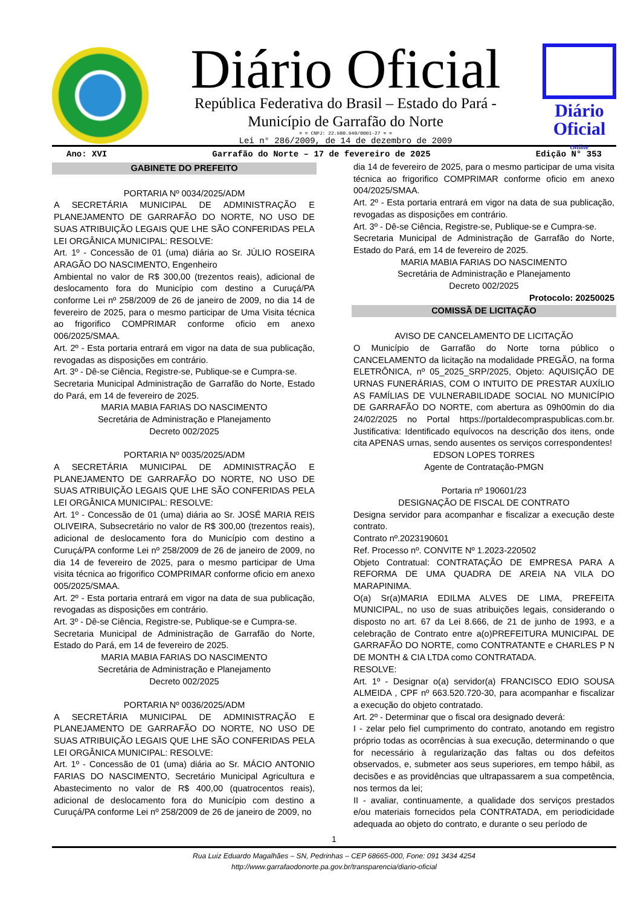Diário Oficial
República Federativa do Brasil – Estado do Pará -
Município de Garrafão do Norte
= = CNPJ: 22.980.940/0001-27 = =
Lei n° 286/2009, de 14 de dezembro de 2009
Diário Oficial
Online
Ano: XVI Garrafão do Norte – 17 de fevereiro de 2025 Edição N° 353
GABINETE DO PREFEITO
PORTARIA Nº 0034/2025/ADM
A SECRETÁRIA MUNICIPAL DE ADMINISTRAÇÃO E PLANEJAMENTO DE GARRAFÃO DO NORTE, NO USO DE SUAS ATRIBUIÇÃO LEGAIS QUE LHE SÃO CONFERIDAS PELA LEI ORGÂNICA MUNICIPAL: RESOLVE:
Art. 1º - Concessão de 01 (uma) diária ao Sr. JÚLIO ROSEIRA ARAGÃO DO NASCIMENTO, Engenheiro
Ambiental no valor de R$ 300,00 (trezentos reais), adicional de deslocamento fora do Município com destino a Curuçá/PA conforme Lei nº 258/2009 de 26 de janeiro de 2009, no dia 14 de fevereiro de 2025, para o mesmo participar de Uma Visita técnica ao frigorifico COMPRIMAR conforme oficio em anexo 006/2025/SMAA.
Art. 2º - Esta portaria entrará em vigor na data de sua publicação, revogadas as disposições em contrário.
Art. 3º - Dê-se Ciência, Registre-se, Publique-se e Cumpra-se.
Secretaria Municipal Administração de Garrafão do Norte, Estado do Pará, em 14 de fevereiro de 2025.
MARIA MABIA FARIAS DO NASCIMENTO
Secretária de Administração e Planejamento
Decreto 002/2025
PORTARIA Nº 0035/2025/ADM
A SECRETÁRIA MUNICIPAL DE ADMINISTRAÇÃO E PLANEJAMENTO DE GARRAFÃO DO NORTE, NO USO DE SUAS ATRIBUIÇÃO LEGAIS QUE LHE SÃO CONFERIDAS PELA LEI ORGÂNICA MUNICIPAL: RESOLVE:
Art. 1º - Concessão de 01 (uma) diária ao Sr. JOSÉ MARIA REIS OLIVEIRA, Subsecretário no valor de R$ 300,00 (trezentos reais), adicional de deslocamento fora do Município com destino a Curuçá/PA conforme Lei nº 258/2009 de 26 de janeiro de 2009, no dia 14 de fevereiro de 2025, para o mesmo participar de Uma visita técnica ao frigorifico COMPRIMAR conforme oficio em anexo 005/2025/SMAA.
Art. 2º - Esta portaria entrará em vigor na data de sua publicação, revogadas as disposições em contrário.
Art. 3º - Dê-se Ciência, Registre-se, Publique-se e Cumpra-se.
Secretaria Municipal de Administração de Garrafão do Norte, Estado do Pará, em 14 de fevereiro de 2025.
MARIA MABIA FARIAS DO NASCIMENTO
Secretária de Administração e Planejamento
Decreto 002/2025
PORTARIA Nº 0036/2025/ADM
A SECRETÁRIA MUNICIPAL DE ADMINISTRAÇÃO E PLANEJAMENTO DE GARRAFÃO DO NORTE, NO USO DE SUAS ATRIBUIÇÃO LEGAIS QUE LHE SÃO CONFERIDAS PELA LEI ORGÂNICA MUNICIPAL: RESOLVE:
Art. 1º - Concessão de 01 (uma) diária ao Sr. MÁCIO ANTONIO FARIAS DO NASCIMENTO, Secretário Municipal Agricultura e Abastecimento no valor de R$ 400,00 (quatrocentos reais), adicional de deslocamento fora do Município com destino a Curuçá/PA conforme Lei nº 258/2009 de 26 de janeiro de 2009, no
dia 14 de fevereiro de 2025, para o mesmo participar de uma visita técnica ao frigorifico COMPRIMAR conforme oficio em anexo 004/2025/SMAA.
Art. 2º - Esta portaria entrará em vigor na data de sua publicação, revogadas as disposições em contrário.
Art. 3º - Dê-se Ciência, Registre-se, Publique-se e Cumpra-se.
Secretaria Municipal de Administração de Garrafão do Norte, Estado do Pará, em 14 de fevereiro de 2025.
MARIA MABIA FARIAS DO NASCIMENTO
Secretária de Administração e Planejamento
Decreto 002/2025
Protocolo: 20250025
COMISSÃ DE LICITAÇÃO
AVISO DE CANCELAMENTO DE LICITAÇÃO
O Município de Garrafão do Norte torna público o CANCELAMENTO da licitação na modalidade PREGÃO, na forma ELETRÔNICA, nº 05_2025_SRP/2025, Objeto: AQUISIÇÃO DE URNAS FUNERÁRIAS, COM O INTUITO DE PRESTAR AUXÍLIO AS FAMÍLIAS DE VULNERABILIDADE SOCIAL NO MUNICÍPIO DE GARRAFÃO DO NORTE, com abertura as 09h00min do dia 24/02/2025 no Portal https://portaldecompraspublicas.com.br. Justificativa: Identificado equívocos na descrição dos itens, onde cita APENAS urnas, sendo ausentes os serviços correspondentes!
EDSON LOPES TORRES
Agente de Contratação-PMGN
Portaria nº 190601/23
DESIGNAÇÃO DE FISCAL DE CONTRATO
Designa servidor para acompanhar e fiscalizar a execução deste contrato.
Contrato nº.2023190601
Ref. Processo nº. CONVITE Nº 1.2023-220502
Objeto Contratual: CONTRATAÇÃO DE EMPRESA PARA A REFORMA DE UMA QUADRA DE AREIA NA VILA DO MARAPINIMA.
O(a) Sr(a)MARIA EDILMA ALVES DE LIMA, PREFEITA MUNICIPAL, no uso de suas atribuições legais, considerando o disposto no art. 67 da Lei 8.666, de 21 de junho de 1993, e a celebração de Contrato entre a(o)PREFEITURA MUNICIPAL DE GARRAFÃO DO NORTE, como CONTRATANTE e CHARLES P N DE MONTH & CIA LTDA como CONTRATADA.
RESOLVE:
Art. 1º - Designar o(a) servidor(a) FRANCISCO EDIO SOUSA ALMEIDA , CPF nº 663.520.720-30, para acompanhar e fiscalizar a execução do objeto contratado.
Art. 2º - Determinar que o fiscal ora designado deverá:
I - zelar pelo fiel cumprimento do contrato, anotando em registro próprio todas as ocorrências à sua execução, determinando o que for necessário à regularização das faltas ou dos defeitos observados, e, submeter aos seus superiores, em tempo hábil, as decisões e as providências que ultrapassarem a sua competência, nos termos da lei;
II - avaliar, continuamente, a qualidade dos serviços prestados e/ou materiais fornecidos pela CONTRATADA, em periodicidade adequada ao objeto do contrato, e durante o seu período de
1
Rua Luiz Eduardo Magalhães – SN, Pedrinhas – CEP 68665-000, Fone: 091 3434 4254
http://www.garrafaodonorte.pa.gov.br/transparencia/diario-oficial